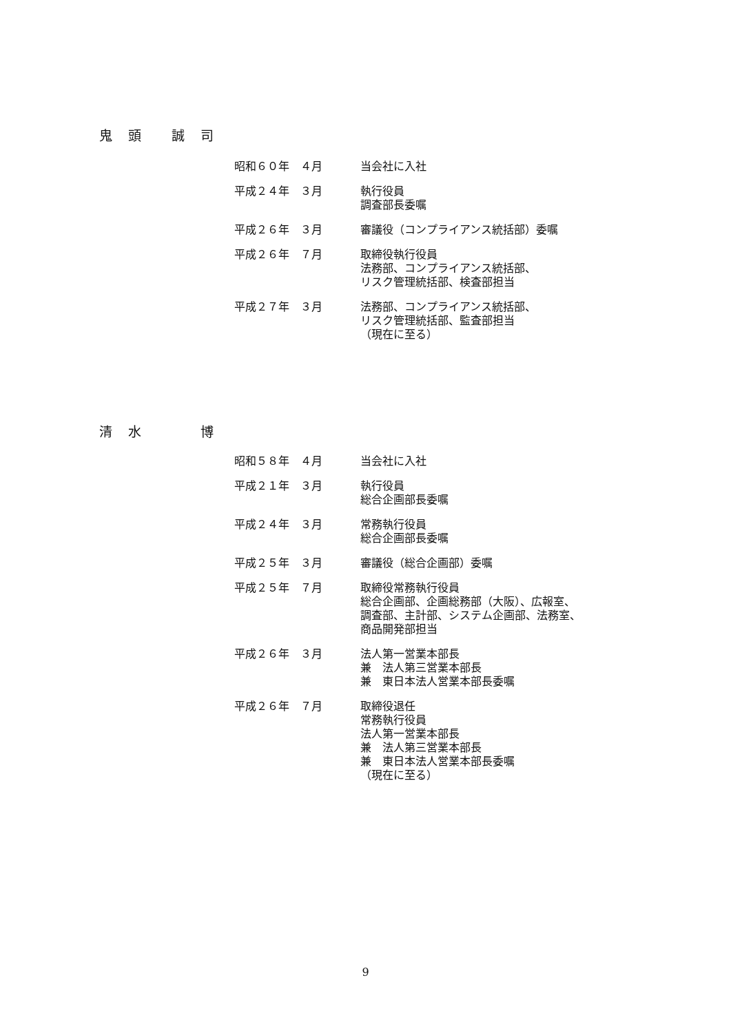鬼　頭　　誠　司
昭和６０年　４月 当会社に入社
平成２４年　３月 執行役員
調査部長委嘱
平成２６年　３月 審議役（コンプライアンス統括部）委嘱
平成２６年　７月 取締役執行役員
法務部、コンプライアンス統括部、
リスク管理統括部、検査部担当
平成２７年　３月 法務部、コンプライアンス統括部、
リスク管理統括部、監査部担当
（現在に至る）
清　水　　　　博
昭和５８年　４月 当会社に入社
平成２１年　３月 執行役員
総合企画部長委嘱
平成２４年　３月 常務執行役員
総合企画部長委嘱
平成２５年　３月 審議役（総合企画部）委嘱
平成２５年　７月 取締役常務執行役員
総合企画部、企画総務部（大阪）、広報室、
調査部、主計部、システム企画部、法務室、
商品開発部担当
平成２６年　３月 法人第一営業本部長
兼　法人第三営業本部長
兼　東日本法人営業本部長委嘱
平成２６年　７月 取締役退任
常務執行役員
法人第一営業本部長
兼　法人第三営業本部長
兼　東日本法人営業本部長委嘱
（現在に至る）
9